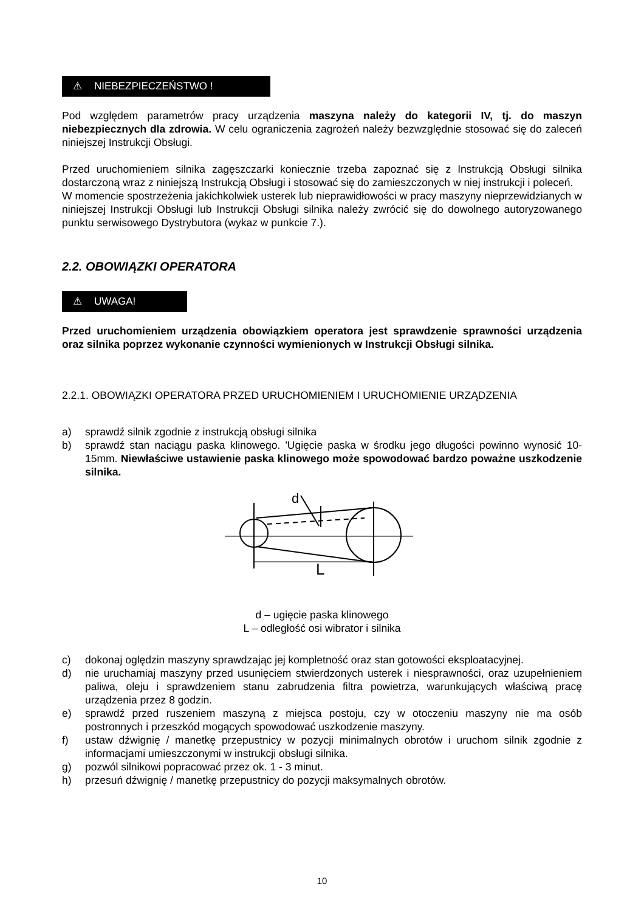⚠ NIEBEZPIECZEŃSTWO !
Pod względem parametrów pracy urządzenia maszyna należy do kategorii IV, tj. do maszyn niebezpiecznych dla zdrowia. W celu ograniczenia zagrożeń należy bezwzględnie stosować się do zaleceń niniejszej Instrukcji Obsługi.
Przed uruchomieniem silnika zagęszczarki koniecznie trzeba zapoznać się z Instrukcją Obsługi silnika dostarczoną wraz z niniejszą Instrukcją Obsługi i stosować się do zamieszczonych w niej instrukcji i poleceń.
W momencie spostrzeżenia jakichkolwiek usterek lub nieprawidłowości w pracy maszyny nieprzewidzianych w niniejszej Instrukcji Obsługi lub Instrukcji Obsługi silnika należy zwrócić się do dowolnego autoryzowanego punktu serwisowego Dystrybutora (wykaz w punkcie 7.).
2.2. OBOWIĄZKI OPERATORA
⚠ UWAGA!
Przed uruchomieniem urządzenia obowiązkiem operatora jest sprawdzenie sprawności urządzenia oraz silnika poprzez wykonanie czynności wymienionych w Instrukcji Obsługi silnika.
2.2.1. OBOWIĄZKI OPERATORA PRZED URUCHOMIENIEM I URUCHOMIENIE URZĄDZENIA
a) sprawdź silnik zgodnie z instrukcją obsługi silnika
b) sprawdź stan naciągu paska klinowego. 'Ugięcie paska w środku jego długości powinno wynosić 10-15mm. Niewłaściwe ustawienie paska klinowego może spowodować bardzo poważne uszkodzenie silnika.
d
L
d – ugięcie paska klinowego
L – odległość osi wibrator i silnika
c) dokonaj oględzin maszyny sprawdzając jej kompletność oraz stan gotowości eksploatacyjnej.
d) nie uruchamiaj maszyny przed usunięciem stwierdzonych usterek i niesprawności, oraz uzupełnieniem paliwa, oleju i sprawdzeniem stanu zabrudzenia filtra powietrza, warunkujących właściwą pracę urządzenia przez 8 godzin.
e) sprawdź przed ruszeniem maszyną z miejsca postoju, czy w otoczeniu maszyny nie ma osób postronnych i przeszkód mogących spowodować uszkodzenie maszyny.
f) ustaw dźwignię / manetkę przepustnicy w pozycji minimalnych obrotów i uruchom silnik zgodnie z informacjami umieszczonymi w instrukcji obsługi silnika.
g) pozwól silnikowi popracować przez ok. 1 - 3 minut.
h) przesuń dźwignię / manetkę przepustnicy do pozycji maksymalnych obrotów.
10